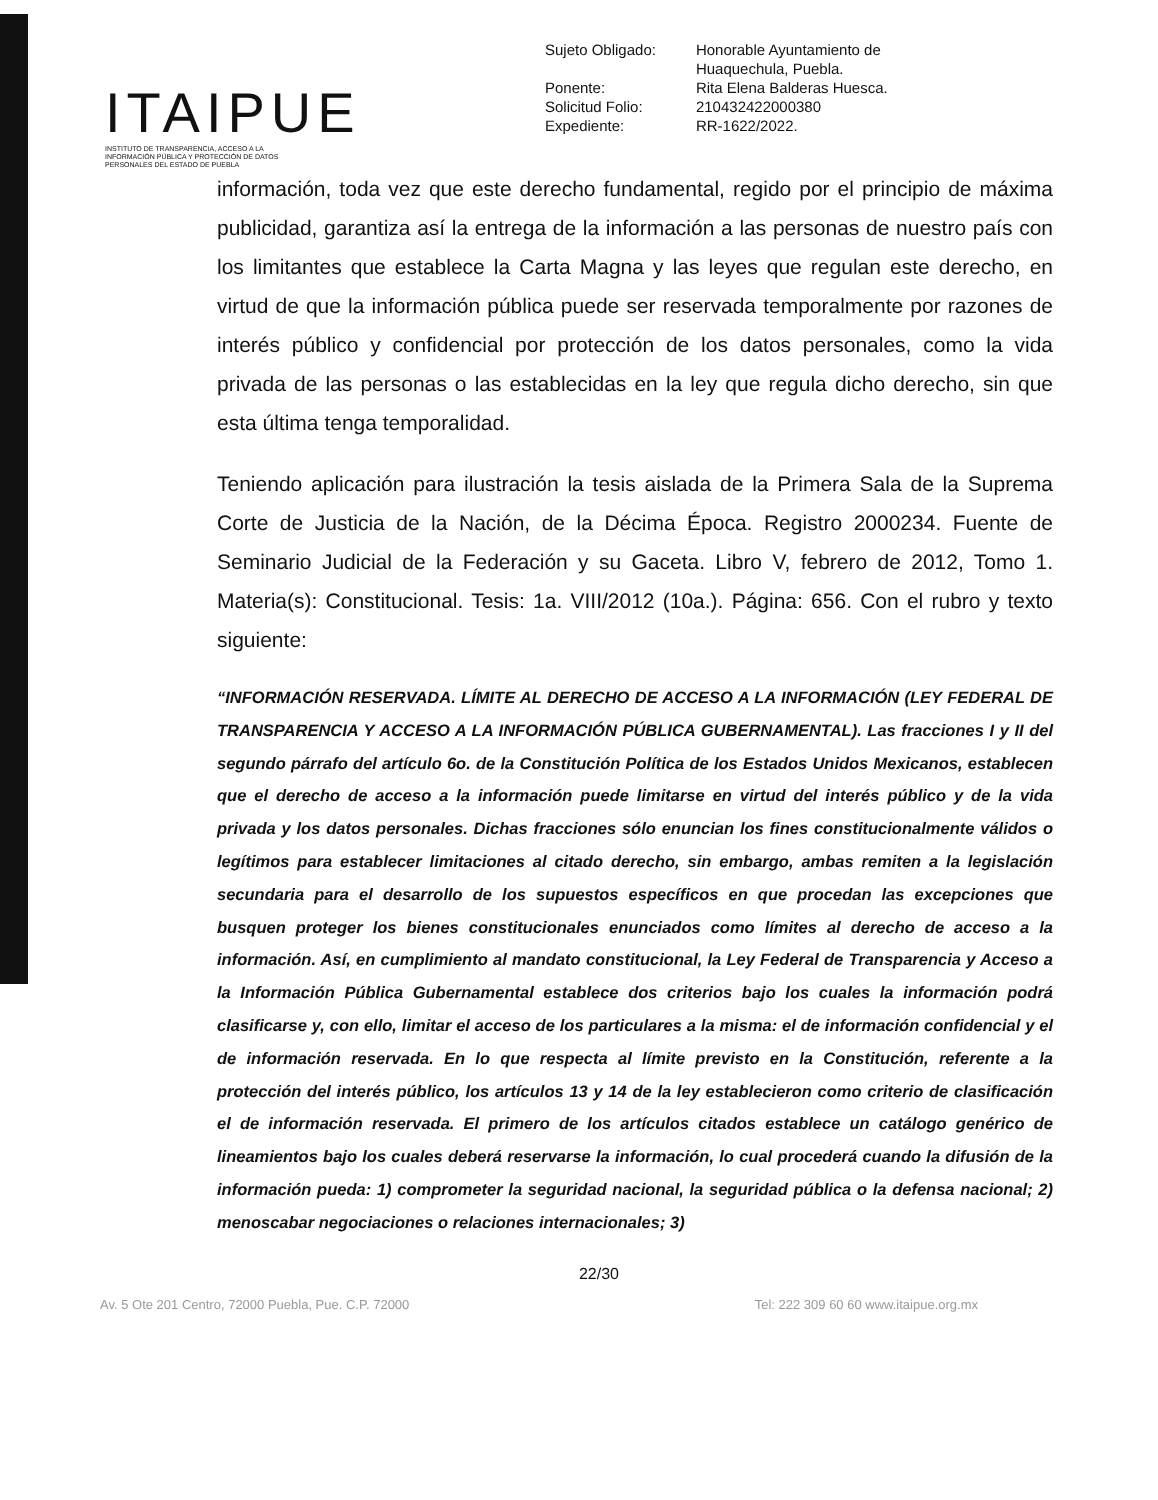ITAIPUE
INSTITUTO DE TRANSPARENCIA, ACCESO A LA INFORMACIÓN PÚBLICA Y PROTECCIÓN DE DATOS PERSONALES DEL ESTADO DE PUEBLA
| Sujeto Obligado: | Honorable Ayuntamiento de Huaquechula, Puebla. |
| Ponente: | Rita Elena Balderas Huesca. |
| Solicitud Folio: | 210432422000380 |
| Expediente: | RR-1622/2022. |
información, toda vez que este derecho fundamental, regido por el principio de máxima publicidad, garantiza así la entrega de la información a las personas de nuestro país con los limitantes que establece la Carta Magna y las leyes que regulan este derecho, en virtud de que la información pública puede ser reservada temporalmente por razones de interés público y confidencial por protección de los datos personales, como la vida privada de las personas o las establecidas en la ley que regula dicho derecho, sin que esta última tenga temporalidad.
Teniendo aplicación para ilustración la tesis aislada de la Primera Sala de la Suprema Corte de Justicia de la Nación, de la Décima Época. Registro 2000234. Fuente de Seminario Judicial de la Federación y su Gaceta. Libro V, febrero de 2012, Tomo 1. Materia(s): Constitucional. Tesis: 1a. VIII/2012 (10a.). Página: 656. Con el rubro y texto siguiente:
“INFORMACIÓN RESERVADA. LÍMITE AL DERECHO DE ACCESO A LA INFORMACIÓN (LEY FEDERAL DE TRANSPARENCIA Y ACCESO A LA INFORMACIÓN PÚBLICA GUBERNAMENTAL). Las fracciones I y II del segundo párrafo del artículo 6o. de la Constitución Política de los Estados Unidos Mexicanos, establecen que el derecho de acceso a la información puede limitarse en virtud del interés público y de la vida privada y los datos personales. Dichas fracciones sólo enuncian los fines constitucionalmente válidos o legítimos para establecer limitaciones al citado derecho, sin embargo, ambas remiten a la legislación secundaria para el desarrollo de los supuestos específicos en que procedan las excepciones que busquen proteger los bienes constitucionales enunciados como límites al derecho de acceso a la información. Así, en cumplimiento al mandato constitucional, la Ley Federal de Transparencia y Acceso a la Información Pública Gubernamental establece dos criterios bajo los cuales la información podrá clasificarse y, con ello, limitar el acceso de los particulares a la misma: el de información confidencial y el de información reservada. En lo que respecta al límite previsto en la Constitución, referente a la protección del interés público, los artículos 13 y 14 de la ley establecieron como criterio de clasificación el de información reservada. El primero de los artículos citados establece un catálogo genérico de lineamientos bajo los cuales deberá reservarse la información, lo cual procederá cuando la difusión de la información pueda: 1) comprometer la seguridad nacional, la seguridad pública o la defensa nacional; 2) menoscabar negociaciones o relaciones internacionales; 3)
22/30
Av. 5 Ote 201 Centro, 72000 Puebla, Pue. C.P. 72000 Tel: 222 309 60 60 www.itaipue.org.mx